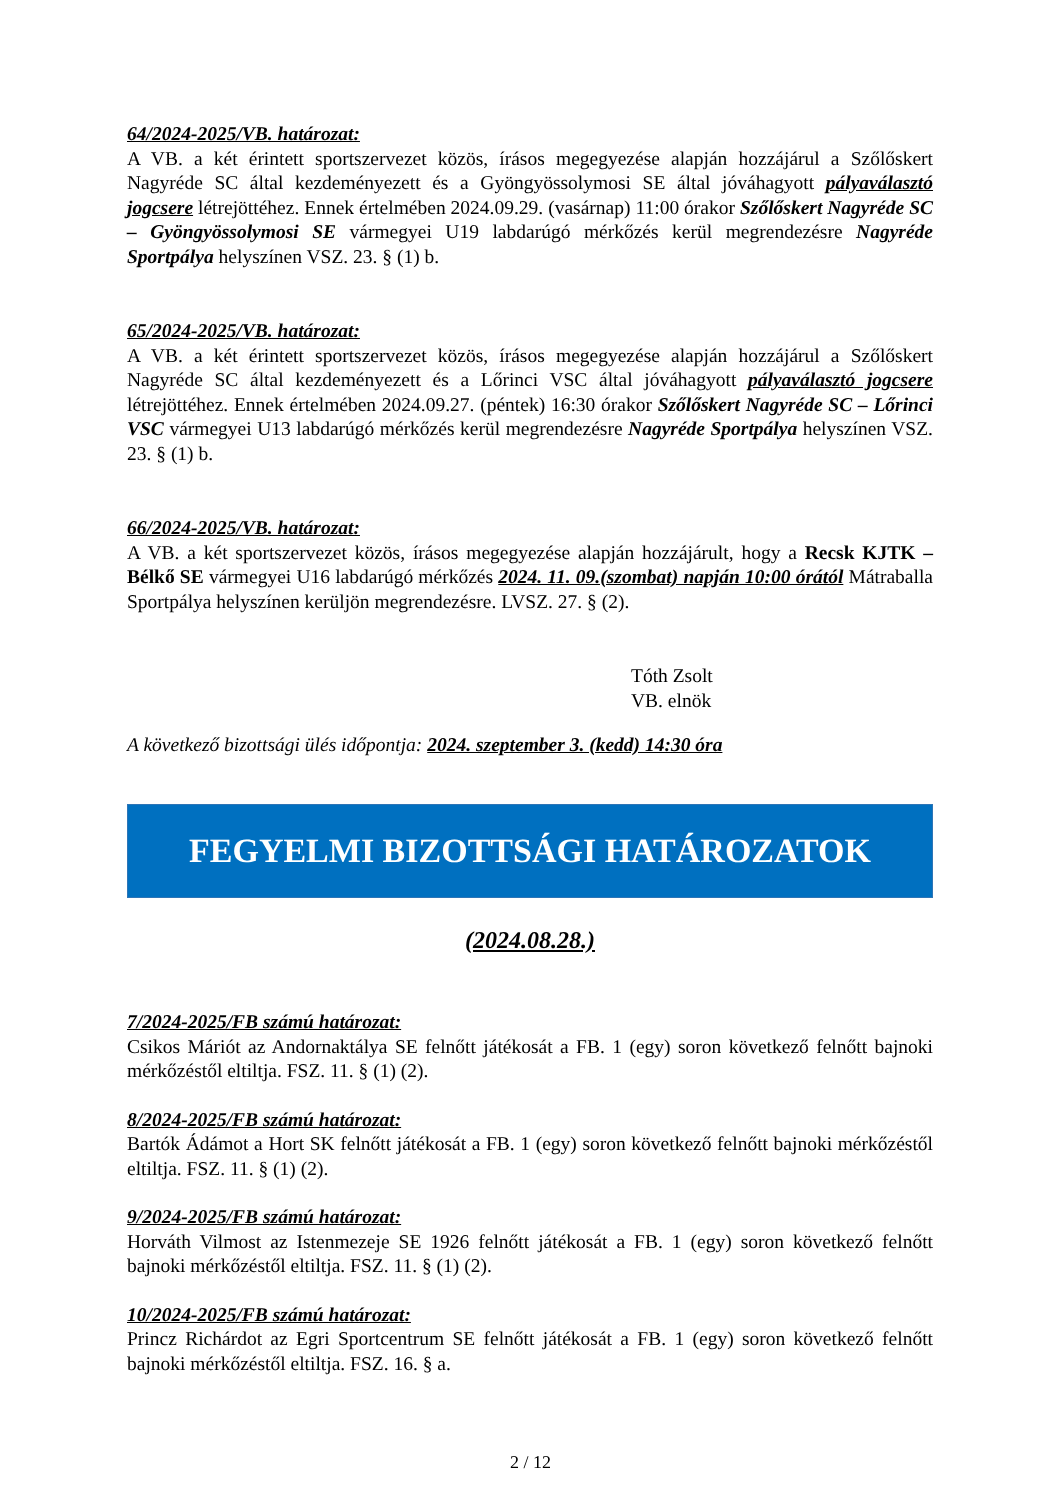64/2024-2025/VB. határozat:
A VB. a két érintett sportszervezet közös, írásos megegyezése alapján hozzájárul a Szőlőskert Nagyréde SC által kezdeményezett és a Gyöngyössolymosi SE által jóváhagyott pályaválasztó jogcsere létrejöttéhez. Ennek értelmében 2024.09.29. (vasárnap) 11:00 órakor Szőlőskert Nagyréde SC – Gyöngyössolymosi SE vármegyei U19 labdarúgó mérkőzés kerül megrendezésre Nagyréde Sportpálya helyszínen VSZ. 23. § (1) b.
65/2024-2025/VB. határozat:
A VB. a két érintett sportszervezet közös, írásos megegyezése alapján hozzájárul a Szőlőskert Nagyréde SC által kezdeményezett és a Lőrinci VSC által jóváhagyott pályaválasztó jogcsere létrejöttéhez. Ennek értelmében 2024.09.27. (péntek) 16:30 órakor Szőlőskert Nagyréde SC – Lőrinci VSC vármegyei U13 labdarúgó mérkőzés kerül megrendezésre Nagyréde Sportpálya helyszínen VSZ. 23. § (1) b.
66/2024-2025/VB. határozat:
A VB. a két sportszervezet közös, írásos megegyezése alapján hozzájárult, hogy a Recsk KJTK – Bélkő SE vármegyei U16 labdarúgó mérkőzés 2024. 11. 09.(szombat) napján 10:00 órától Mátraballa Sportpálya helyszínen kerüljön megrendezésre. LVSZ. 27. § (2).
Tóth Zsolt
VB. elnök
A következő bizottsági ülés időpontja: 2024. szeptember 3. (kedd) 14:30 óra
FEGYELMI BIZOTTSÁGI HATÁROZATOK
(2024.08.28.)
7/2024-2025/FB számú határozat:
Csikos Máriót az Andornaktálya SE felnőtt játékosát a FB. 1 (egy) soron következő felnőtt bajnoki mérkőzéstől eltiltja. FSZ. 11. § (1) (2).
8/2024-2025/FB számú határozat:
Bartók Ádámot a Hort SK felnőtt játékosát a FB. 1 (egy) soron következő felnőtt bajnoki mérkőzéstől eltiltja. FSZ. 11. § (1) (2).
9/2024-2025/FB számú határozat:
Horváth Vilmost az Istenmezeje SE 1926 felnőtt játékosát a FB. 1 (egy) soron következő felnőtt bajnoki mérkőzéstől eltiltja. FSZ. 11. § (1) (2).
10/2024-2025/FB számú határozat:
Princz Richárdot az Egri Sportcentrum SE felnőtt játékosát a FB. 1 (egy) soron következő felnőtt bajnoki mérkőzéstől eltiltja. FSZ. 16. § a.
2 / 12